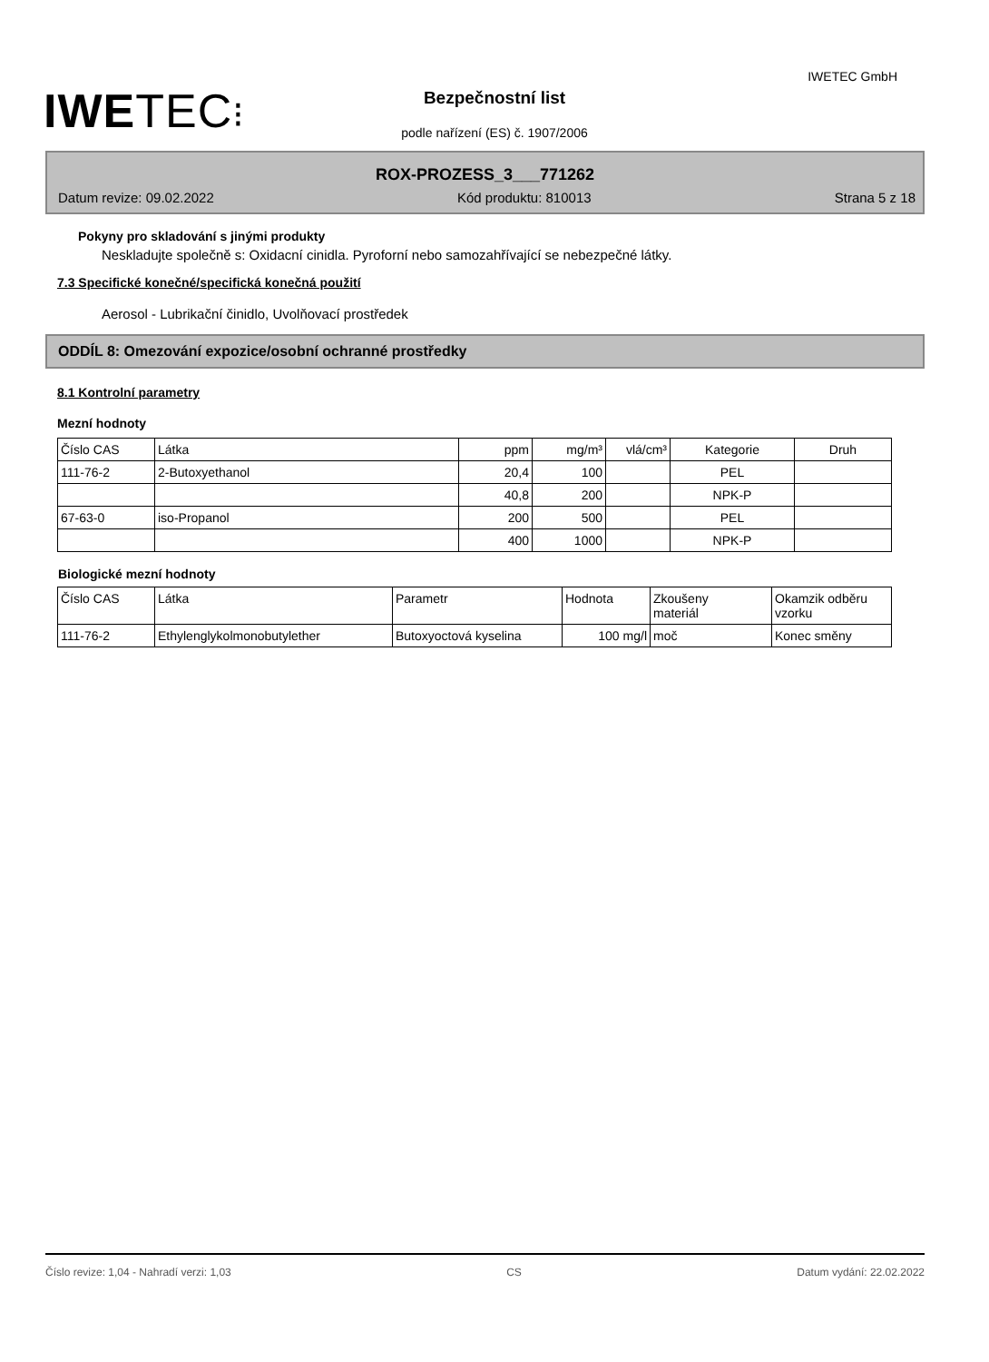IWETEC GmbH
IWETEC⁝
Bezpečnostní list
podle nařízení (ES) č. 1907/2006
ROX-PROZESS_3___771262
Datum revize: 09.02.2022 Kód produktu: 810013 Strana 5 z 18
Pokyny pro skladování s jinými produkty
Neskladujte společně s: Oxidacní cinidla. Pyroforní nebo samozahřívající se nebezpečné látky.
7.3 Specifické konečné/specifická konečná použití
Aerosol - Lubrikační činidlo, Uvolňovací prostředek
ODDÍL 8: Omezování expozice/osobní ochranné prostředky
8.1 Kontrolní parametry
Mezní hodnoty
| Číslo CAS | Látka | ppm | mg/m³ | vlá/cm³ | Kategorie | Druh |
| --- | --- | --- | --- | --- | --- | --- |
| 111-76-2 | 2-Butoxyethanol | 20,4 | 100 | | PEL | |
| | | 40,8 | 200 | | NPK-P | |
| 67-63-0 | iso-Propanol | 200 | 500 | | PEL | |
| | | 400 | 1000 | | NPK-P | |
Biologické mezní hodnoty
| Číslo CAS | Látka | Parametr | Hodnota | Zkoušeny materiál | Okamzik odběru vzorku |
| --- | --- | --- | --- | --- | --- |
| 111-76-2 | Ethylenglykolmonobutylether | Butoxyoctová kyselina | 100 mg/l | moč | Konec směny |
Číslo revize: 1,04 - Nahradí verzi: 1,03 CS Datum vydání: 22.02.2022